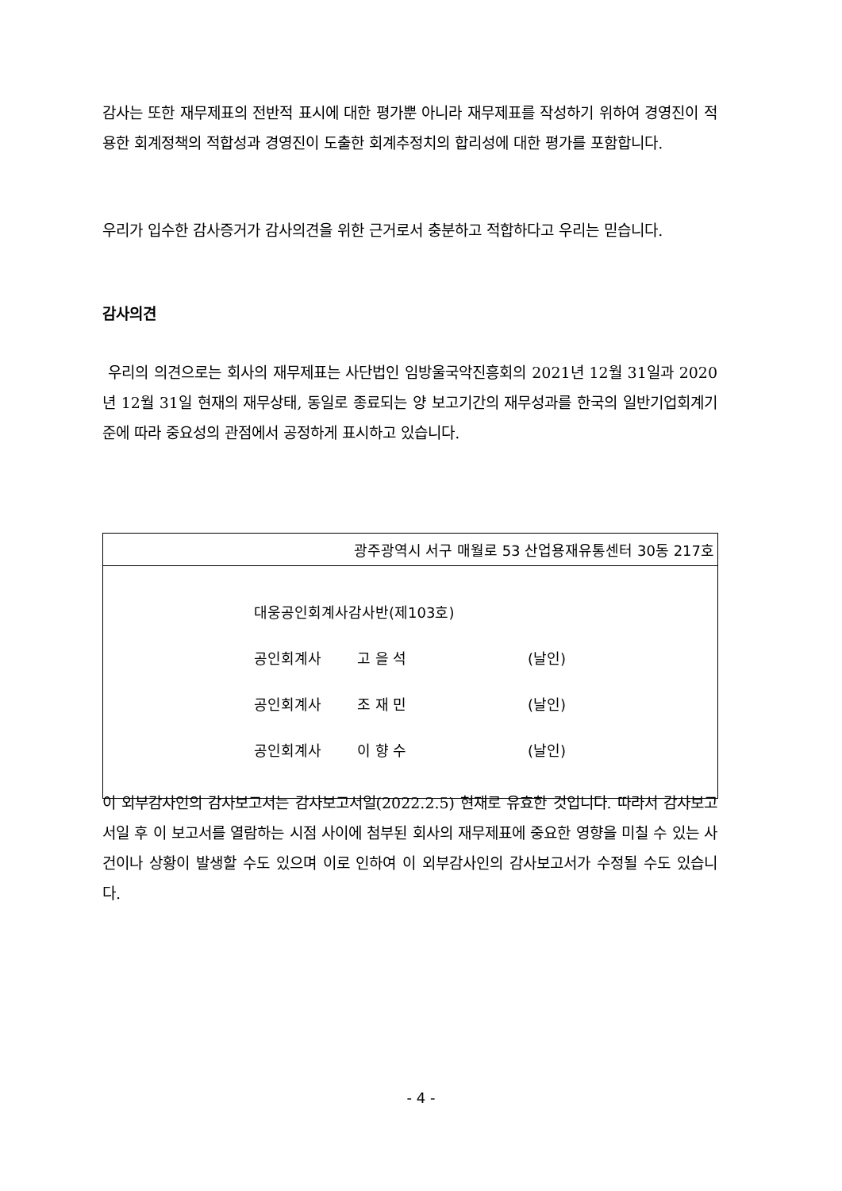감사는 또한 재무제표의 전반적 표시에 대한 평가뿐 아니라 재무제표를 작성하기 위하여 경영진이 적용한 회계정책의 적합성과 경영진이 도출한 회계추정치의 합리성에 대한 평가를 포함합니다.
우리가 입수한 감사증거가 감사의견을 위한 근거로서 충분하고 적합하다고 우리는 믿습니다.
감사의견
우리의 의견으로는 회사의 재무제표는 사단법인 임방울국악진흥회의 2021년 12월 31일과 2020년 12월 31일 현재의 재무상태, 동일로 종료되는 양 보고기간의 재무성과를 한국의 일반기업회계기준에 따라 중요성의 관점에서 공정하게 표시하고 있습니다.
| 광주광역시 서구 매월로 53 산업용재유통센터 30동 217호 |
| 대웅공인회계사감사반(제103호) 공인회계사 고 을 석 (날인) 공인회계사 조 재 민 (날인) 공인회계사 이 향 수 (날인) |
이 외부감사인의 감사보고서는 감사보고서일(2022.2.5) 현재로 유효한 것입니다. 따라서 감사보고서일 후 이 보고서를 열람하는 시점 사이에 첨부된 회사의 재무제표에 중요한 영향을 미칠 수 있는 사건이나 상황이 발생할 수도 있으며 이로 인하여 이 외부감사인의 감사보고서가 수정될 수도 있습니다.
- 4 -